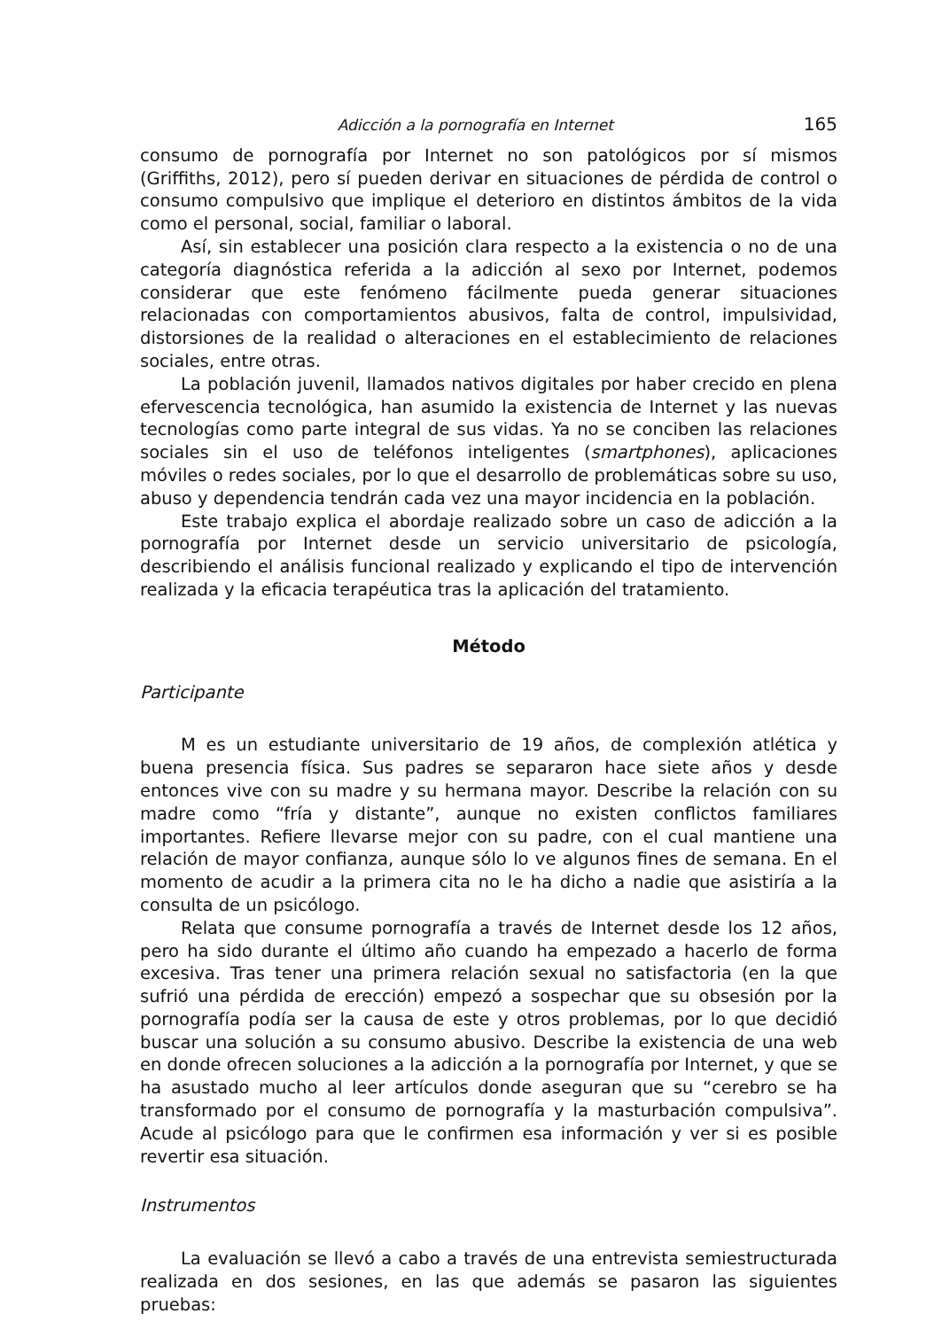Adicción a la pornografía en Internet 165
consumo de pornografía por Internet no son patológicos por sí mismos (Griffiths, 2012), pero sí pueden derivar en situaciones de pérdida de control o consumo compulsivo que implique el deterioro en distintos ámbitos de la vida como el personal, social, familiar o laboral.
Así, sin establecer una posición clara respecto a la existencia o no de una categoría diagnóstica referida a la adicción al sexo por Internet, podemos considerar que este fenómeno fácilmente pueda generar situaciones relacionadas con comportamientos abusivos, falta de control, impulsividad, distorsiones de la realidad o alteraciones en el establecimiento de relaciones sociales, entre otras.
La población juvenil, llamados nativos digitales por haber crecido en plena efervescencia tecnológica, han asumido la existencia de Internet y las nuevas tecnologías como parte integral de sus vidas. Ya no se conciben las relaciones sociales sin el uso de teléfonos inteligentes (smartphones), aplicaciones móviles o redes sociales, por lo que el desarrollo de problemáticas sobre su uso, abuso y dependencia tendrán cada vez una mayor incidencia en la población.
Este trabajo explica el abordaje realizado sobre un caso de adicción a la pornografía por Internet desde un servicio universitario de psicología, describiendo el análisis funcional realizado y explicando el tipo de intervención realizada y la eficacia terapéutica tras la aplicación del tratamiento.
Método
Participante
M es un estudiante universitario de 19 años, de complexión atlética y buena presencia física. Sus padres se separaron hace siete años y desde entonces vive con su madre y su hermana mayor. Describe la relación con su madre como “fría y distante”, aunque no existen conflictos familiares importantes. Refiere llevarse mejor con su padre, con el cual mantiene una relación de mayor confianza, aunque sólo lo ve algunos fines de semana. En el momento de acudir a la primera cita no le ha dicho a nadie que asistiría a la consulta de un psicólogo.
Relata que consume pornografía a través de Internet desde los 12 años, pero ha sido durante el último año cuando ha empezado a hacerlo de forma excesiva. Tras tener una primera relación sexual no satisfactoria (en la que sufrió una pérdida de erección) empezó a sospechar que su obsesión por la pornografía podía ser la causa de este y otros problemas, por lo que decidió buscar una solución a su consumo abusivo. Describe la existencia de una web en donde ofrecen soluciones a la adicción a la pornografía por Internet, y que se ha asustado mucho al leer artículos donde aseguran que su “cerebro se ha transformado por el consumo de pornografía y la masturbación compulsiva”. Acude al psicólogo para que le confirmen esa información y ver si es posible revertir esa situación.
Instrumentos
La evaluación se llevó a cabo a través de una entrevista semiestructurada realizada en dos sesiones, en las que además se pasaron las siguientes pruebas: